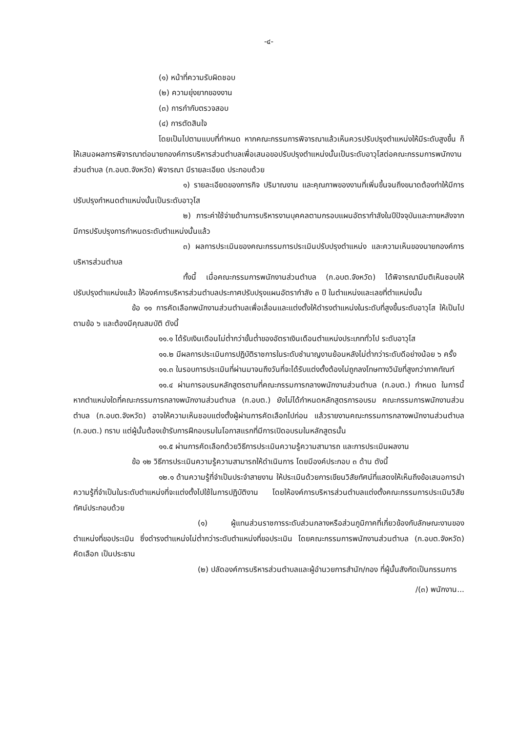-๔-
(๑) หน้าที่ความรับผิดชอบ
(๒) ความยุ่งยากของงาน
(๓) การกำกับตรวจสอบ
(๔) การตัดสินใจ
โดยเป็นไปตามแบบที่กำหนด หากคณะกรรมการพิจารณาแล้วเห็นควรปรับปรุงตำแหน่งให้มีระดับสูงขึ้น ก็ให้เสนอผลการพิจารณาต่อนายกองค์การบริหารส่วนตำบลเพื่อเสนอขอปรับปรุงตำแหน่งนั้นเป็นระดับอาวุโสต่อคณะกรรมการพนักงานส่วนตำบล (ก.อบต.จังหวัด) พิจารณา มีรายละเอียด ประกอบด้วย
๑) รายละเอียดของภารกิจ ปริมาณงาน และคุณภาพของงานที่เพิ่มขึ้นจนถึงขนาดต้องทำให้มีการปรับปรุงกำหนดตำแหน่งนั้นเป็นระดับอาวุโส
๒) ภาระค่าใช้จ่ายด้านการบริหารงานบุคคลตามกรอบแผนอัตรากำลังในปีปัจจุบันและภายหลังจากมีการปรับปรุงการกำหนดระดับตำแหน่งนั้นแล้ว
๓) ผลการประเมินของคณะกรรมการประเมินปรับปรุงตำแหน่ง และความเห็นของนายกองค์การบริหารส่วนตำบล
ทั้งนี้ เมื่อคณะกรรมการพนักงานส่วนตำบล (ก.อบต.จังหวัด) ได้พิจารณามีมติเห็นชอบให้ปรับปรุงตำแหน่งแล้ว ให้องค์การบริหารส่วนตำบลประกาศปรับปรุงแผนอัตรากำลัง ๓ ปี ในตำแหน่งและเลขที่ตำแหน่งนั้น
ข้อ ๑๑ การคัดเลือกพนักงานส่วนตำบลเพื่อเลื่อนและแต่งตั้งให้ดำรงตำแหน่งในระดับที่สูงขึ้นระดับอาวุโส ให้เป็นไปตามข้อ ๖ และต้องมีคุณสมบัติ ดังนี้
๑๑.๑ ได้รับเงินเดือนไม่ต่ำกว่าขั้นต่ำของอัตราเงินเดือนตำแหน่งประเภททั่วไป ระดับอาวุโส
๑๑.๒ มีผลการประเมินการปฏิบัติราชการในระดับชำนาญงานย้อนหลังไม่ต่ำกว่าระดับดีอย่างน้อย ๖ ครั้ง
๑๑.๓ ในรอบการประเมินที่ผ่านมาจนถึงวันที่จะได้รับแต่งตั้งต้องไม่ถูกลงโทษทางวินัยที่สูงกว่าภาคทัณฑ์
๑๑.๔ ผ่านการอบรมหลักสูตรตามที่คณะกรรมการกลางพนักงานส่วนตำบล (ก.อบต.) กำหนด ในการนี้ หากตำแหน่งใดที่คณะกรรมการกลางพนักงานส่วนตำบล (ก.อบต.) ยังไม่ได้กำหนดหลักสูตรการอบรม คณะกรรมการพนักงานส่วนตำบล (ก.อบต.จังหวัด) อาจให้ความเห็นชอบแต่งตั้งผู้ผ่านการคัดเลือกไปก่อน แล้วรายงานคณะกรรมการกลางพนักงานส่วนตำบล (ก.อบต.) ทราบ แต่ผู้นั้นต้องเข้ารับการฝึกอบรมในโอกาสแรกที่มีการเปิดอบรมในหลักสูตรนั้น
๑๑.๕ ผ่านการคัดเลือกด้วยวิธีการประเมินความรู้ความสามารถ และการประเมินผลงาน
ข้อ ๑๒ วิธีการประเมินความรู้ความสามารถให้ดำเนินการ โดยมีองค์ประกอบ ๓ ด้าน ดังนี้
๑๒.๑ ด้านความรู้ที่จำเป็นประจำสายงาน ให้ประเมินด้วยการเขียนวิสัยทัศน์ที่แสดงให้เห็นถึงข้อเสนอการนำความรู้ที่จำเป็นในระดับตำแหน่งที่จะแต่งตั้งไปใช้ในการปฏิบัติงาน โดยให้องค์การบริหารส่วนตำบลแต่งตั้งคณะกรรมการประเมินวิสัยทัศน์ประกอบด้วย
(๑) ผู้แทนส่วนราชการระดับส่วนกลางหรือส่วนภูมิภาคที่เกี่ยวข้องกับลักษณะงานของตำแหน่งที่ขอประเมิน ซึ่งดำรงตำแหน่งไม่ต่ำกว่าระดับตำแหน่งที่ขอประเมิน โดยคณะกรรมการพนักงานส่วนตำบล (ก.อบต.จังหวัด) คัดเลือก เป็นประธาน
(๒) ปลัดองค์การบริหารส่วนตำบลและผู้อำนวยการสำนัก/กอง ที่ผู้นั้นสังกัดเป็นกรรมการ
/(๓) พนักงาน...